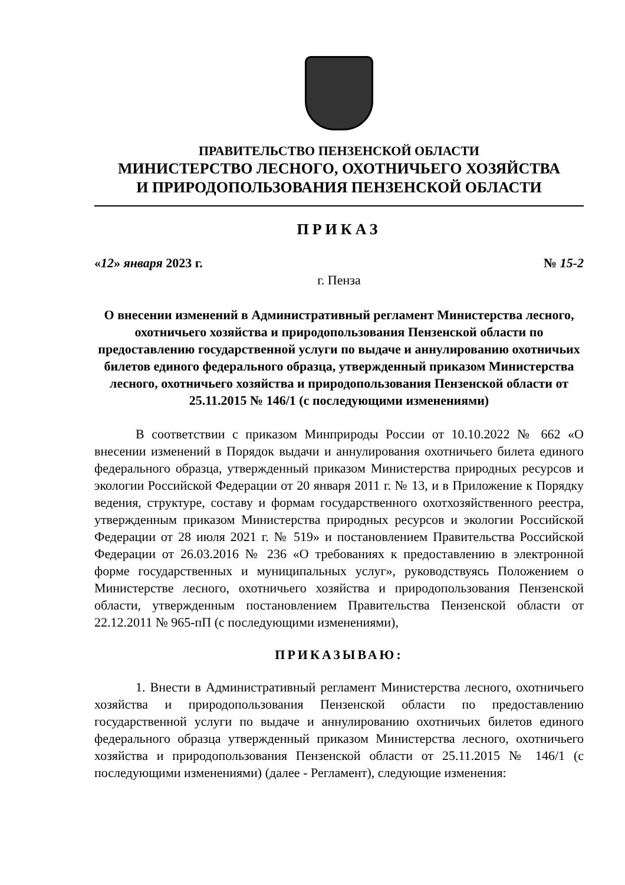ПРАВИТЕЛЬСТВО ПЕНЗЕНСКОЙ ОБЛАСТИ
МИНИСТЕРСТВО ЛЕСНОГО, ОХОТНИЧЬЕГО ХОЗЯЙСТВА
И ПРИРОДОПОЛЬЗОВАНИЯ ПЕНЗЕНСКОЙ ОБЛАСТИ
ПРИКАЗ
«12» января 2023 г. № 15-2
г. Пенза
О внесении изменений в Административный регламент Министерства лесного, охотничьего хозяйства и природопользования Пензенской области по предоставлению государственной услуги по выдаче и аннулированию охотничьих билетов единого федерального образца, утвержденный приказом Министерства лесного, охотничьего хозяйства и природопользования Пензенской области от 25.11.2015 № 146/1 (с последующими изменениями)
В соответствии с приказом Минприроды России от 10.10.2022 № 662 «О внесении изменений в Порядок выдачи и аннулирования охотничьего билета единого федерального образца, утвержденный приказом Министерства природных ресурсов и экологии Российской Федерации от 20 января 2011 г. № 13, и в Приложение к Порядку ведения, структуре, составу и формам государственного охотхозяйственного реестра, утвержденным приказом Министерства природных ресурсов и экологии Российской Федерации от 28 июля 2021 г. № 519» и постановлением Правительства Российской Федерации от 26.03.2016 № 236 «О требованиях к предоставлению в электронной форме государственных и муниципальных услуг», руководствуясь Положением о Министерстве лесного, охотничьего хозяйства и природопользования Пензенской области, утвержденным постановлением Правительства Пензенской области от 22.12.2011 № 965-пП (с последующими изменениями),
ПРИКАЗЫВАЮ:
1. Внести в Административный регламент Министерства лесного, охотничьего хозяйства и природопользования Пензенской области по предоставлению государственной услуги по выдаче и аннулированию охотничьих билетов единого федерального образца утвержденный приказом Министерства лесного, охотничьего хозяйства и природопользования Пензенской области от 25.11.2015 № 146/1 (с последующими изменениями) (далее - Регламент), следующие изменения: